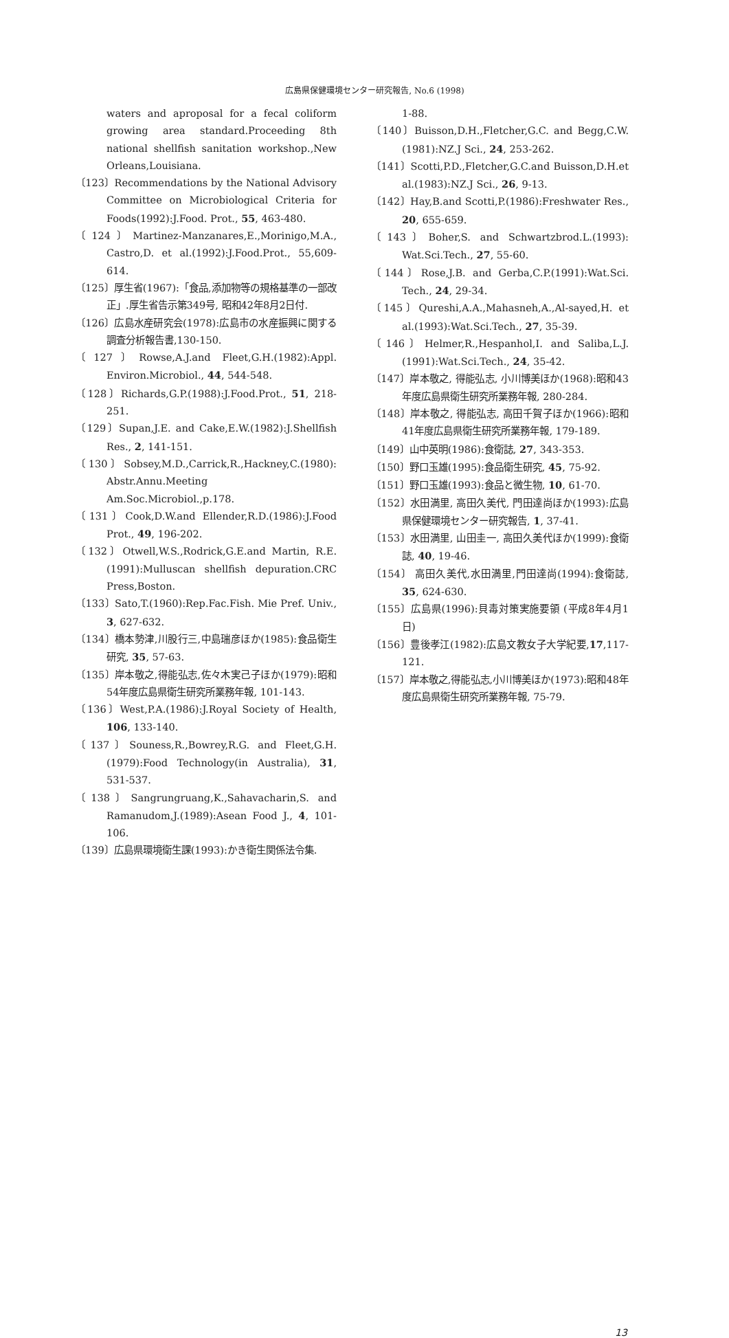広島県保健環境センター研究報告, No.6 (1998)
waters and aproposal for a fecal coliform growing area standard.Proceeding 8th national shellfish sanitation workshop.,New Orleans,Louisiana.
〔123〕Recommendations by the National Advisory Committee on Microbiological Criteria for Foods(1992):J.Food. Prot., 55, 463-480.
〔124〕Martinez-Manzanares,E.,Morinigo,M.A., Castro,D. et al.(1992):J.Food.Prot., 55,609-614.
〔125〕厚生省(1967):「食品,添加物等の規格基準の一部改正」.厚生省告示第349号, 昭和42年8月2日付.
〔126〕広島水産研究会(1978):広島市の水産振興に関する調査分析報告書,130-150.
〔127〕Rowse,A.J.and Fleet,G.H.(1982):Appl. Environ.Microbiol., 44, 544-548.
〔128〕Richards,G.P.(1988):J.Food.Prot., 51, 218-251.
〔129〕Supan,J.E. and Cake,E.W.(1982):J.Shellfish Res., 2, 141-151.
〔130〕Sobsey,M.D.,Carrick,R.,Hackney,C.(1980): Abstr.Annu.Meeting Am.Soc.Microbiol.,p.178.
〔131〕Cook,D.W.and Ellender,R.D.(1986):J.Food Prot., 49, 196-202.
〔132〕Otwell,W.S.,Rodrick,G.E.and Martin, R.E. (1991):Mulluscan shellfish depuration.CRC Press,Boston.
〔133〕Sato,T.(1960):Rep.Fac.Fish. Mie Pref. Univ., 3, 627-632.
〔134〕橋本勢津,川股行三,中島瑞彦ほか(1985):食品衛生研究, 35, 57-63.
〔135〕岸本敬之,得能弘志,佐々木実己子ほか(1979):昭和54年度広島県衛生研究所業務年報, 101-143.
〔136〕West,P.A.(1986):J.Royal Society of Health, 106, 133-140.
〔137〕Souness,R.,Bowrey,R.G. and Fleet,G.H. (1979):Food Technology(in Australia), 31, 531-537.
〔138〕Sangrungruang,K.,Sahavacharin,S. and Ramanudom,J.(1989):Asean Food J., 4, 101-106.
〔139〕広島県環境衛生課(1993):かき衛生関係法令集.
1-88.
〔140〕Buisson,D.H.,Fletcher,G.C. and Begg,C.W. (1981):NZ.J Sci., 24, 253-262.
〔141〕Scotti,P.D.,Fletcher,G.C.and Buisson,D.H.et al.(1983):NZ.J Sci., 26, 9-13.
〔142〕Hay,B.and Scotti,P.(1986):Freshwater Res., 20, 655-659.
〔143〕Boher,S. and Schwartzbrod.L.(1993): Wat.Sci.Tech., 27, 55-60.
〔144〕Rose,J.B. and Gerba,C.P.(1991):Wat.Sci. Tech., 24, 29-34.
〔145〕Qureshi,A.A.,Mahasneh,A.,Al-sayed,H. et al.(1993):Wat.Sci.Tech., 27, 35-39.
〔146〕Helmer,R.,Hespanhol,I. and Saliba,L.J. (1991):Wat.Sci.Tech., 24, 35-42.
〔147〕岸本敬之, 得能弘志, 小川博美ほか(1968):昭和43年度広島県衛生研究所業務年報, 280-284.
〔148〕岸本敬之, 得能弘志, 高田千賀子ほか(1966):昭和41年度広島県衛生研究所業務年報, 179-189.
〔149〕山中英明(1986):食衛誌, 27, 343-353.
〔150〕野口玉雄(1995):食品衛生研究, 45, 75-92.
〔151〕野口玉雄(1993):食品と微生物, 10, 61-70.
〔152〕水田満里, 高田久美代, 門田達尚ほか(1993):広島県保健環境センター研究報告, 1, 37-41.
〔153〕水田満里, 山田圭一, 高田久美代ほか(1999):食衛誌, 40, 19-46.
〔154〕 高田久美代,水田満里,門田達尚(1994):食衛誌, 35, 624-630.
〔155〕広島県(1996):貝毒対策実施要領 (平成8年4月1日)
〔156〕豊後孝江(1982):広島文教女子大学紀要,17,117-121.
〔157〕岸本敬之,得能弘志,小川博美ほか(1973):昭和48年度広島県衛生研究所業務年報, 75-79.
13